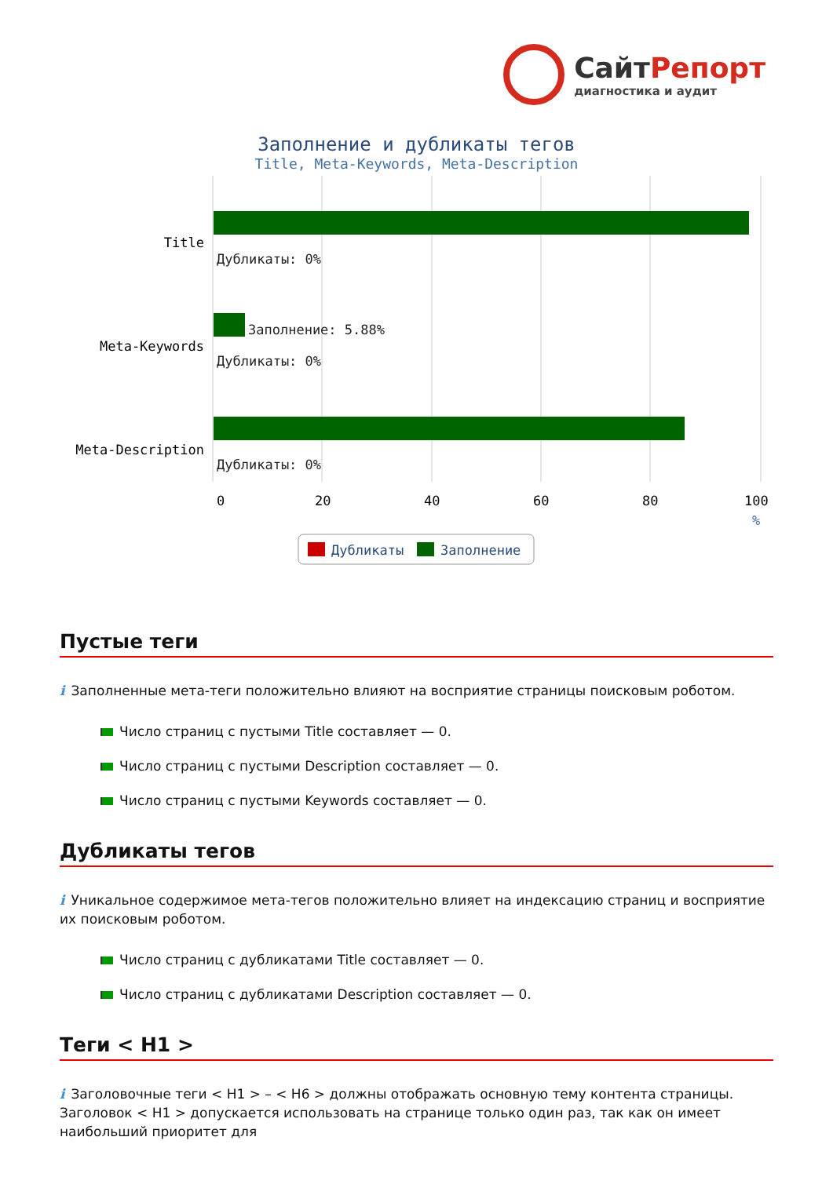СайтРепорт
диагностика и аудит
Заполнение и дубликаты тегов
Title, Meta-Keywords, Meta-Description
Title
Meta-Keywords
Meta-Description
Дубликаты: 0%
Заполнение: 5.88%
Дубликаты: 0%
Дубликаты: 0%
0
20
40
60
80
100
%
Дубликаты
Заполнение
Пустые теги
i Заполненные мета-теги положительно влияют на восприятие страницы поисковым роботом.
Число страниц с пустыми Title составляет — 0.
Число страниц с пустыми Description составляет — 0.
Число страниц с пустыми Keywords составляет — 0.
Дубликаты тегов
i Уникальное содержимое мета-тегов положительно влияет на индексацию страниц и восприятие их поисковым роботом.
Число страниц с дубликатами Title составляет — 0.
Число страниц с дубликатами Description составляет — 0.
Теги < H1 >
i Заголовочные теги < H1 > – < H6 > должны отображать основную тему контента страницы. Заголовок < H1 > допускается использовать на странице только один раз, так как он имеет наибольший приоритет для